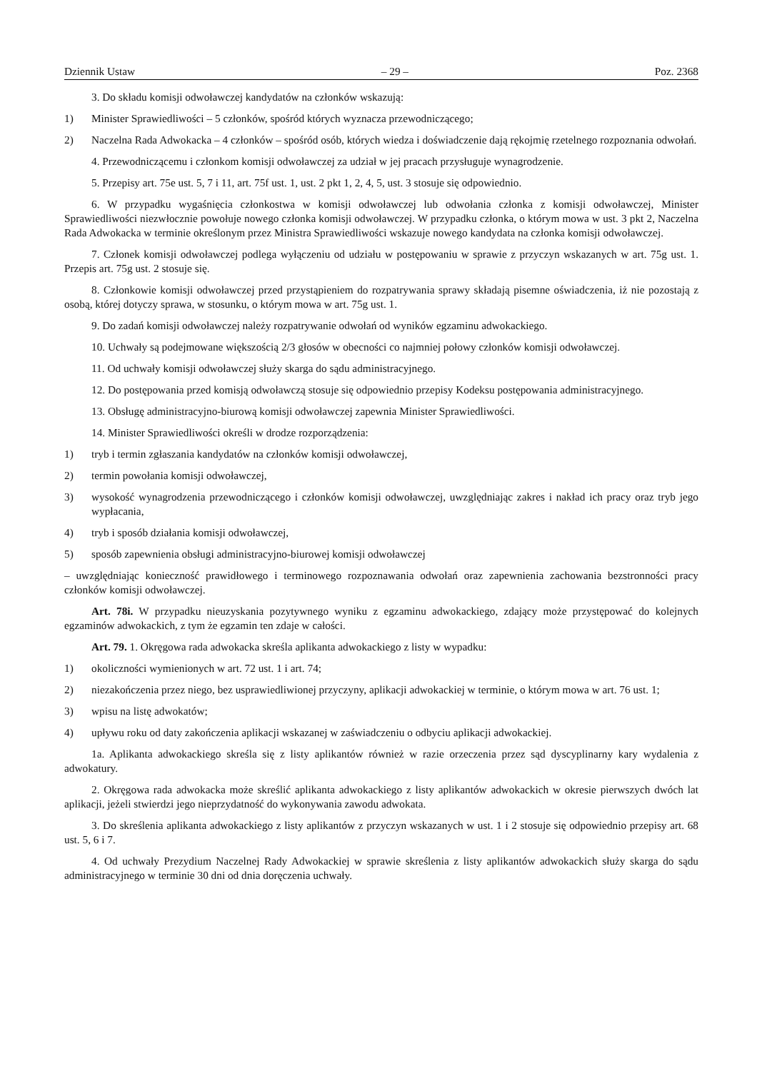Dziennik Ustaw – 29 – Poz. 2368
3. Do składu komisji odwoławczej kandydatów na członków wskazują:
1) Minister Sprawiedliwości – 5 członków, spośród których wyznacza przewodniczącego;
2) Naczelna Rada Adwokacka – 4 członków – spośród osób, których wiedza i doświadczenie dają rękojmię rzetelnego rozpoznania odwołań.
4. Przewodniczącemu i członkom komisji odwoławczej za udział w jej pracach przysługuje wynagrodzenie.
5. Przepisy art. 75e ust. 5, 7 i 11, art. 75f ust. 1, ust. 2 pkt 1, 2, 4, 5, ust. 3 stosuje się odpowiednio.
6. W przypadku wygaśnięcia członkostwa w komisji odwoławczej lub odwołania członka z komisji odwoławczej, Minister Sprawiedliwości niezwłocznie powołuje nowego członka komisji odwoławczej. W przypadku członka, o którym mowa w ust. 3 pkt 2, Naczelna Rada Adwokacka w terminie określonym przez Ministra Sprawiedliwości wskazuje nowego kandydata na członka komisji odwoławczej.
7. Członek komisji odwoławczej podlega wyłączeniu od udziału w postępowaniu w sprawie z przyczyn wskazanych w art. 75g ust. 1. Przepis art. 75g ust. 2 stosuje się.
8. Członkowie komisji odwoławczej przed przystąpieniem do rozpatrywania sprawy składają pisemne oświadczenia, iż nie pozostają z osobą, której dotyczy sprawa, w stosunku, o którym mowa w art. 75g ust. 1.
9. Do zadań komisji odwoławczej należy rozpatrywanie odwołań od wyników egzaminu adwokackiego.
10. Uchwały są podejmowane większością 2/3 głosów w obecności co najmniej połowy członków komisji odwoławczej.
11. Od uchwały komisji odwoławczej służy skarga do sądu administracyjnego.
12. Do postępowania przed komisją odwoławczą stosuje się odpowiednio przepisy Kodeksu postępowania administracyjnego.
13. Obsługę administracyjno-biurową komisji odwoławczej zapewnia Minister Sprawiedliwości.
14. Minister Sprawiedliwości określi w drodze rozporządzenia:
1) tryb i termin zgłaszania kandydatów na członków komisji odwoławczej,
2) termin powołania komisji odwoławczej,
3) wysokość wynagrodzenia przewodniczącego i członków komisji odwoławczej, uwzględniając zakres i nakład ich pracy oraz tryb jego wypłacania,
4) tryb i sposób działania komisji odwoławczej,
5) sposób zapewnienia obsługi administracyjno-biurowej komisji odwoławczej
– uwzględniając konieczność prawidłowego i terminowego rozpoznawania odwołań oraz zapewnienia zachowania bezstronności pracy członków komisji odwoławczej.
Art. 78i. W przypadku nieuzyskania pozytywnego wyniku z egzaminu adwokackiego, zdający może przystępować do kolejnych egzaminów adwokackich, z tym że egzamin ten zdaje w całości.
Art. 79. 1. Okręgowa rada adwokacka skreśla aplikanta adwokackiego z listy w wypadku:
1) okoliczności wymienionych w art. 72 ust. 1 i art. 74;
2) niezakończenia przez niego, bez usprawiedliwionej przyczyny, aplikacji adwokackiej w terminie, o którym mowa w art. 76 ust. 1;
3) wpisu na listę adwokatów;
4) upływu roku od daty zakończenia aplikacji wskazanej w zaświadczeniu o odbyciu aplikacji adwokackiej.
1a. Aplikanta adwokackiego skreśla się z listy aplikantów również w razie orzeczenia przez sąd dyscyplinarny kary wydalenia z adwokatury.
2. Okręgowa rada adwokacka może skreślić aplikanta adwokackiego z listy aplikantów adwokackich w okresie pierwszych dwóch lat aplikacji, jeżeli stwierdzi jego nieprzydatność do wykonywania zawodu adwokata.
3. Do skreślenia aplikanta adwokackiego z listy aplikantów z przyczyn wskazanych w ust. 1 i 2 stosuje się odpowiednio przepisy art. 68 ust. 5, 6 i 7.
4. Od uchwały Prezydium Naczelnej Rady Adwokackiej w sprawie skreślenia z listy aplikantów adwokackich służy skarga do sądu administracyjnego w terminie 30 dni od dnia doręczenia uchwały.